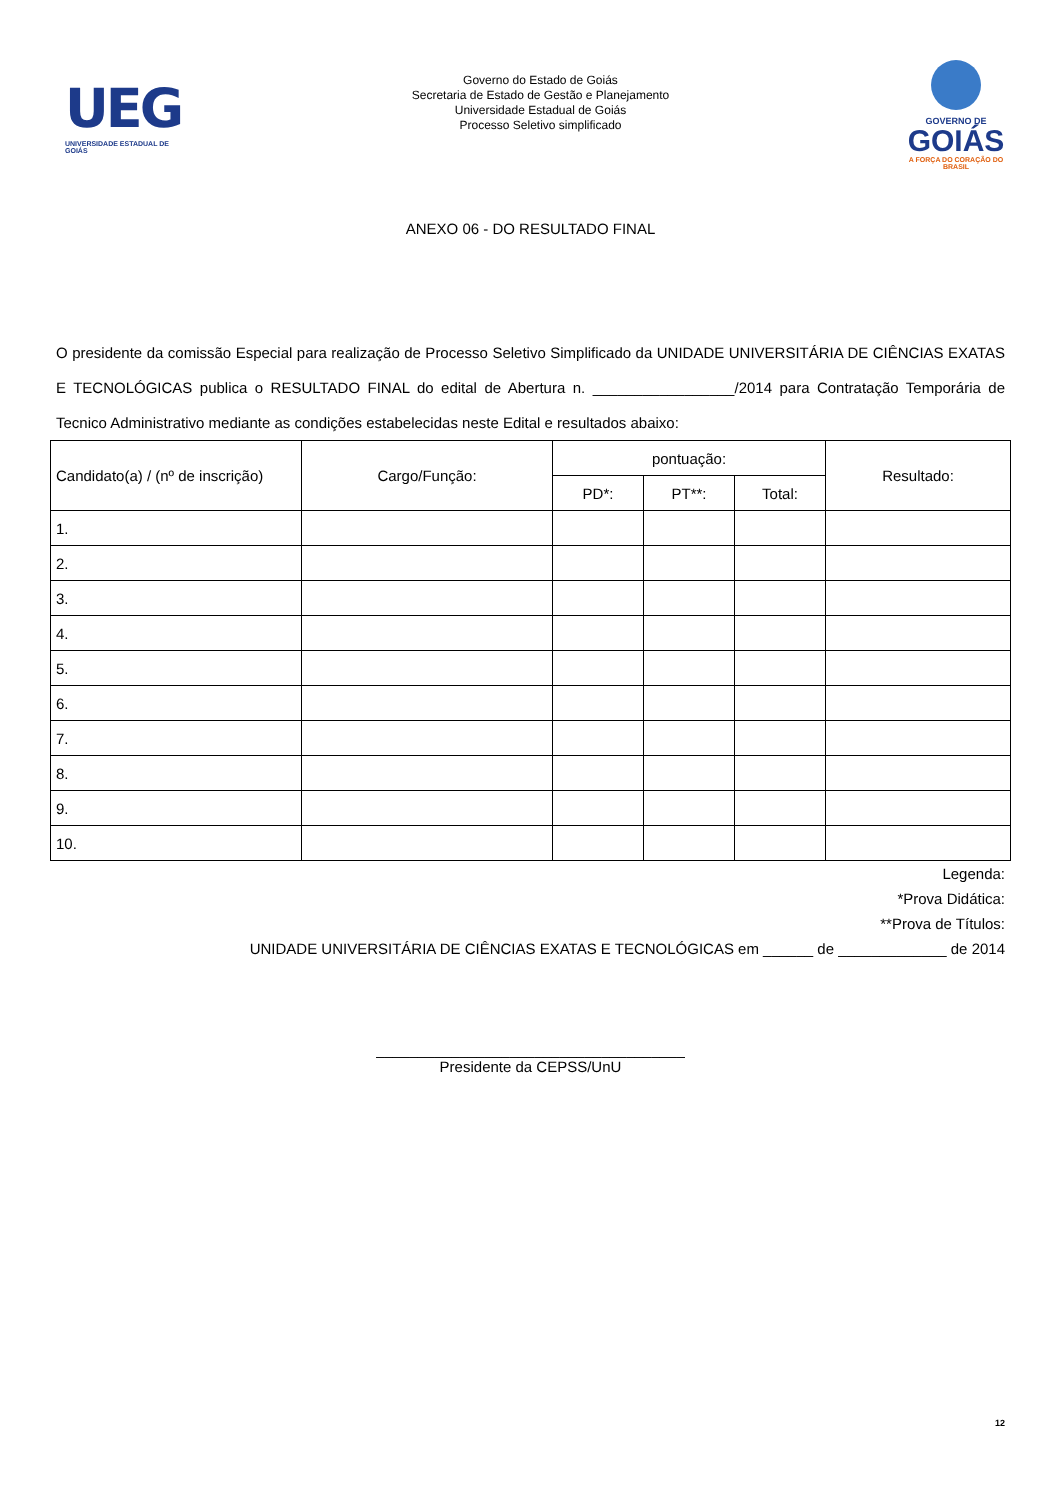UEG
UNIVERSIDADE ESTADUAL DE GOIÁS
Governo do Estado de Goiás
Secretaria de Estado de Gestão e Planejamento
Universidade Estadual de Goiás
Processo Seletivo simplificado
GOVERNO DE
GOIÁS
A FORÇA DO CORAÇÃO DO BRASIL
ANEXO 06 - DO RESULTADO FINAL
O presidente da comissão Especial para realização de Processo Seletivo Simplificado da UNIDADE UNIVERSITÁRIA DE CIÊNCIAS EXATAS E TECNOLÓGICAS publica o RESULTADO FINAL do edital de Abertura n. _________________/2014 para Contratação Temporária de Tecnico Administrativo mediante as condições estabelecidas neste Edital e resultados abaixo:
| Candidato(a) / (nº de inscrição) | Cargo/Função: | pontuação: | | | Resultado: |
| --- | --- | --- | --- | --- | --- |
| | | PD*: | PT**: | Total: | |
| 1. | | | | | |
| 2. | | | | | |
| 3. | | | | | |
| 4. | | | | | |
| 5. | | | | | |
| 6. | | | | | |
| 7. | | | | | |
| 8. | | | | | |
| 9. | | | | | |
| 10. | | | | | |
Legenda:
*Prova Didática:
**Prova de Títulos:
UNIDADE UNIVERSITÁRIA DE CIÊNCIAS EXATAS E TECNOLÓGICAS em ______ de _____________ de 2014
_____________________________________
Presidente da CEPSS/UnU
12